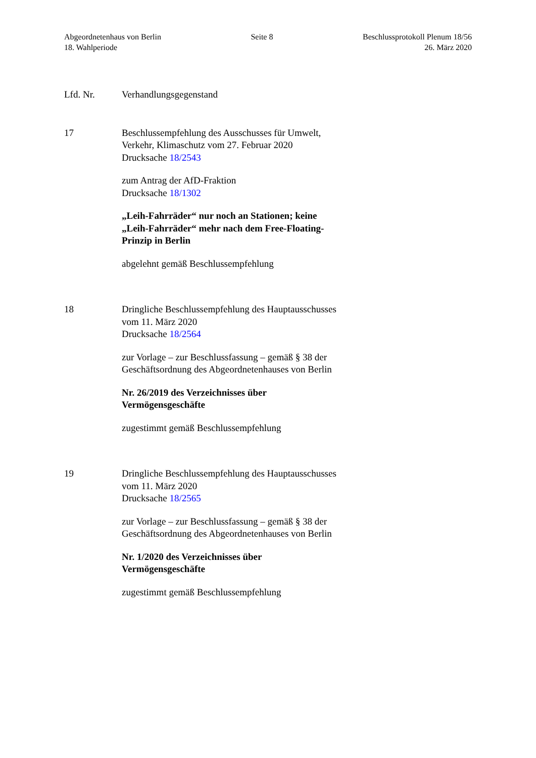Abgeordnetenhaus von Berlin
18. Wahlperiode
Seite 8 Beschlussprotokoll Plenum 18/56
26. März 2020
Lfd. Nr. Verhandlungsgegenstand
17 Beschlussempfehlung des Ausschusses für Umwelt,
Verkehr, Klimaschutz vom 27. Februar 2020
Drucksache 18/2543
zum Antrag der AfD-Fraktion
Drucksache 18/1302
„Leih-Fahrräder“ nur noch an Stationen; keine
„Leih-Fahrräder“ mehr nach dem Free-Floating-
Prinzip in Berlin
abgelehnt gemäß Beschlussempfehlung
18 Dringliche Beschlussempfehlung des Hauptausschusses
vom 11. März 2020
Drucksache 18/2564
zur Vorlage – zur Beschlussfassung – gemäß § 38 der
Geschäftsordnung des Abgeordnetenhauses von Berlin
Nr. 26/2019 des Verzeichnisses über
Vermögensgeschäfte
zugestimmt gemäß Beschlussempfehlung
19 Dringliche Beschlussempfehlung des Hauptausschusses
vom 11. März 2020
Drucksache 18/2565
zur Vorlage – zur Beschlussfassung – gemäß § 38 der
Geschäftsordnung des Abgeordnetenhauses von Berlin
Nr. 1/2020 des Verzeichnisses über
Vermögensgeschäfte
zugestimmt gemäß Beschlussempfehlung